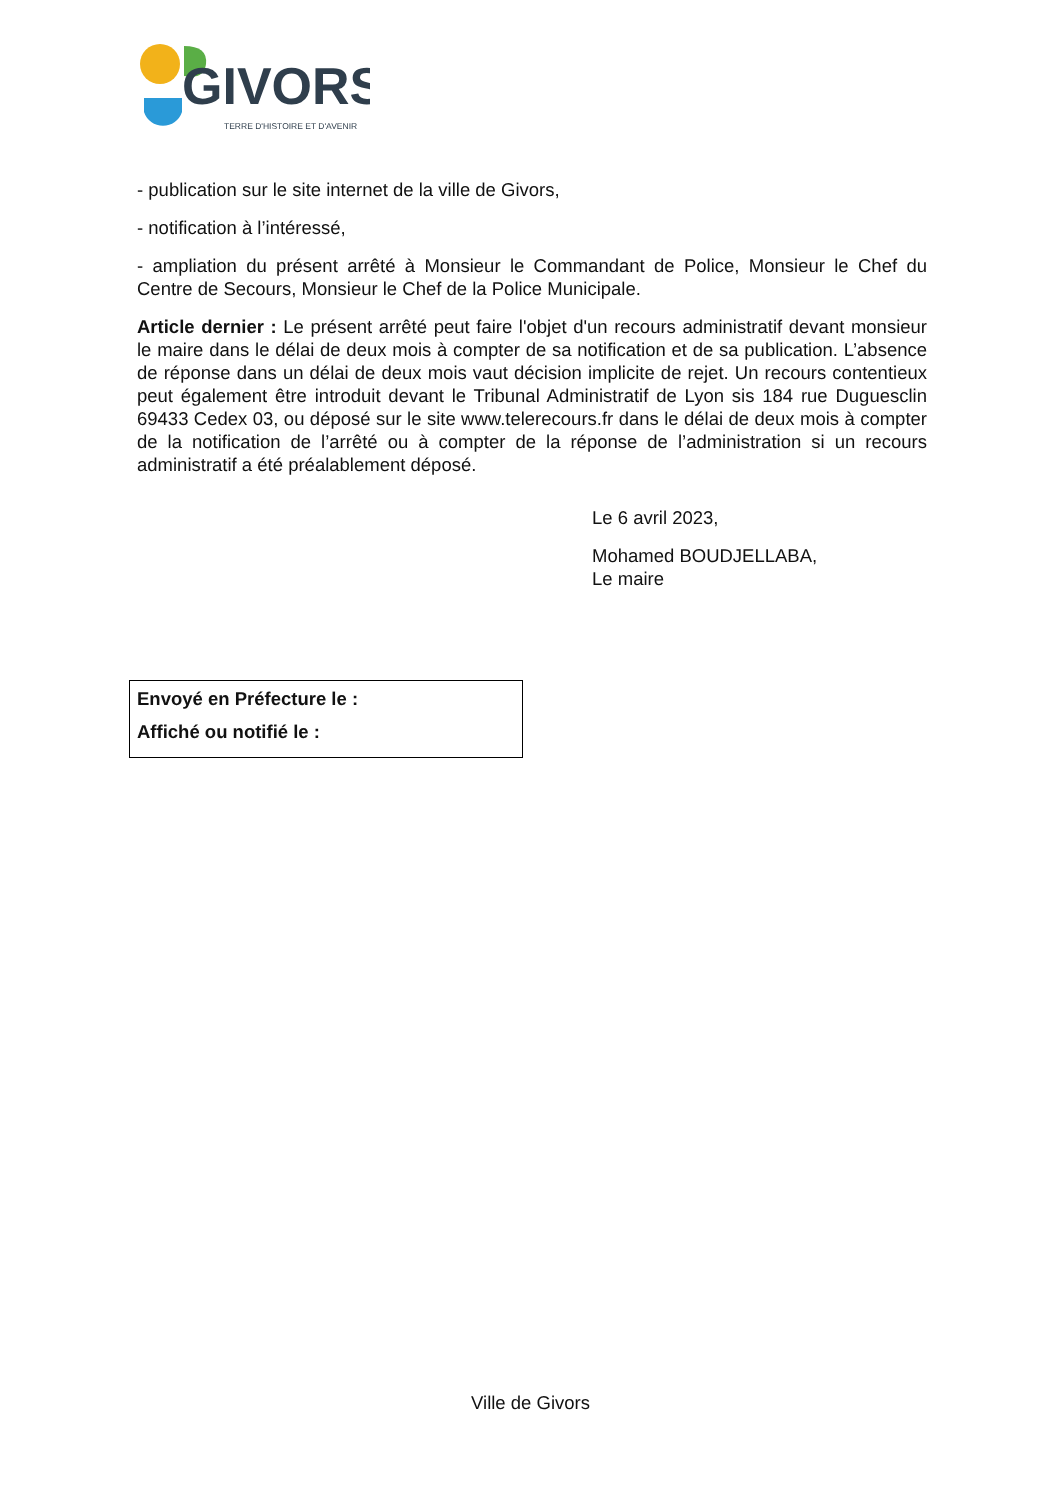GIVORS
TERRE D'HISTOIRE ET D'AVENIR
- publication sur le site internet de la ville de Givors,
- notification à l’intéressé,
- ampliation du présent arrêté à Monsieur le Commandant de Police, Monsieur le Chef du Centre de Secours, Monsieur le Chef de la Police Municipale.
Article dernier : Le présent arrêté peut faire l'objet d'un recours administratif devant monsieur le maire dans le délai de deux mois à compter de sa notification et de sa publication. L’absence de réponse dans un délai de deux mois vaut décision implicite de rejet. Un recours contentieux peut également être introduit devant le Tribunal Administratif de Lyon sis 184 rue Duguesclin 69433 Cedex 03, ou déposé sur le site www.telerecours.fr dans le délai de deux mois à compter de la notification de l’arrêté ou à compter de la réponse de l’administration si un recours administratif a été préalablement déposé.
Le 6 avril 2023,
Mohamed BOUDJELLABA,
Le maire
Envoyé en Préfecture le :
Affiché ou notifié le :
Ville de Givors